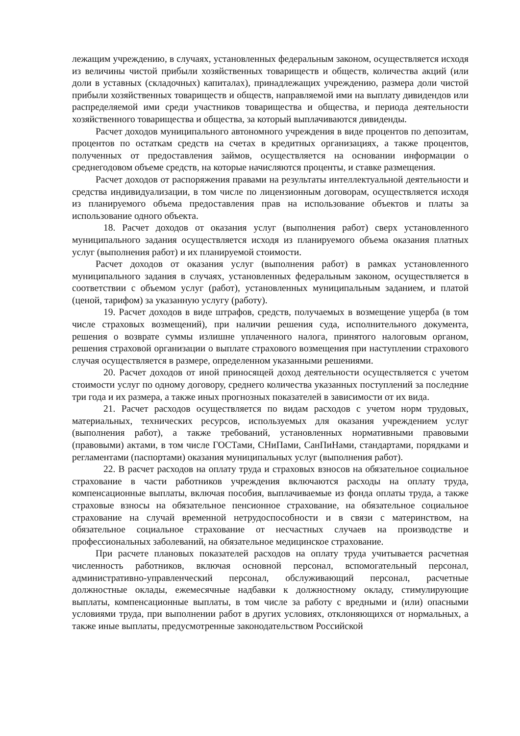лежащим учреждению, в случаях, установленных федеральным законом, осуществляется исходя из величины чистой прибыли хозяйственных товариществ и обществ, количества акций (или доли в уставных (складочных) капиталах), принадлежащих учреждению, размера доли чистой прибыли хозяйственных товариществ и обществ, направляемой ими на выплату дивидендов или распределяемой ими среди участников товарищества и общества, и периода деятельности хозяйственного товарищества и общества, за который выплачиваются дивиденды.
Расчет доходов муниципального автономного учреждения в виде процентов по депозитам, процентов по остаткам средств на счетах в кредитных организациях, а также процентов, полученных от предоставления займов, осуществляется на основании информации о среднегодовом объеме средств, на которые начисляются проценты, и ставке размещения.
Расчет доходов от распоряжения правами на результаты интеллектуальной деятельности и средства индивидуализации, в том числе по лицензионным договорам, осуществляется исходя из планируемого объема предоставления прав на использование объектов и платы за использование одного объекта.
18. Расчет доходов от оказания услуг (выполнения работ) сверх установленного муниципального задания осуществляется исходя из планируемого объема оказания платных услуг (выполнения работ) и их планируемой стоимости.
Расчет доходов от оказания услуг (выполнения работ) в рамках установленного муниципального задания в случаях, установленных федеральным законом, осуществляется в соответствии с объемом услуг (работ), установленных муниципальным заданием, и платой (ценой, тарифом) за указанную услугу (работу).
19. Расчет доходов в виде штрафов, средств, получаемых в возмещение ущерба (в том числе страховых возмещений), при наличии решения суда, исполнительного документа, решения о возврате суммы излишне уплаченного налога, принятого налоговым органом, решения страховой организации о выплате страхового возмещения при наступлении страхового случая осуществляется в размере, определенном указанными решениями.
20. Расчет доходов от иной приносящей доход деятельности осуществляется с учетом стоимости услуг по одному договору, среднего количества указанных поступлений за последние три года и их размера, а также иных прогнозных показателей в зависимости от их вида.
21. Расчет расходов осуществляется по видам расходов с учетом норм трудовых, материальных, технических ресурсов, используемых для оказания учреждением услуг (выполнения работ), а также требований, установленных нормативными правовыми (правовыми) актами, в том числе ГОСТами, СНиПами, СанПиНами, стандартами, порядками и регламентами (паспортами) оказания муниципальных услуг (выполнения работ).
22. В расчет расходов на оплату труда и страховых взносов на обязательное социальное страхование в части работников учреждения включаются расходы на оплату труда, компенсационные выплаты, включая пособия, выплачиваемые из фонда оплаты труда, а также страховые взносы на обязательное пенсионное страхование, на обязательное социальное страхование на случай временной нетрудоспособности и в связи с материнством, на обязательное социальное страхование от несчастных случаев на производстве и профессиональных заболеваний, на обязательное медицинское страхование.
При расчете плановых показателей расходов на оплату труда учитывается расчетная численность работников, включая основной персонал, вспомогательный персонал, административно-управленческий персонал, обслуживающий персонал, расчетные должностные оклады, ежемесячные надбавки к должностному окладу, стимулирующие выплаты, компенсационные выплаты, в том числе за работу с вредными и (или) опасными условиями труда, при выполнении работ в других условиях, отклоняющихся от нормальных, а также иные выплаты, предусмотренные законодательством Российской